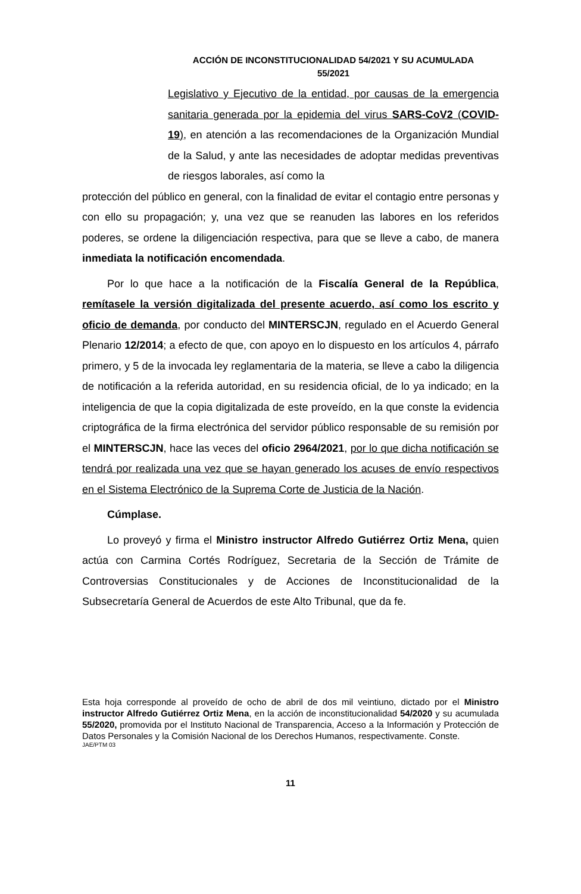ACCIÓN DE INCONSTITUCIONALIDAD 54/2021 Y SU ACUMULADA 55/2021
Legislativo y Ejecutivo de la entidad, por causas de la emergencia sanitaria generada por la epidemia del virus SARS-CoV2 (COVID-19), en atención a las recomendaciones de la Organización Mundial de la Salud, y ante las necesidades de adoptar medidas preventivas de riesgos laborales, así como la
protección del público en general, con la finalidad de evitar el contagio entre personas y con ello su propagación; y, una vez que se reanuden las labores en los referidos poderes, se ordene la diligenciación respectiva, para que se lleve a cabo, de manera inmediata la notificación encomendada.
Por lo que hace a la notificación de la Fiscalía General de la República, remítasele la versión digitalizada del presente acuerdo, así como los escrito y oficio de demanda, por conducto del MINTERSCJN, regulado en el Acuerdo General Plenario 12/2014; a efecto de que, con apoyo en lo dispuesto en los artículos 4, párrafo primero, y 5 de la invocada ley reglamentaria de la materia, se lleve a cabo la diligencia de notificación a la referida autoridad, en su residencia oficial, de lo ya indicado; en la inteligencia de que la copia digitalizada de este proveído, en la que conste la evidencia criptográfica de la firma electrónica del servidor público responsable de su remisión por el MINTERSCJN, hace las veces del oficio 2964/2021, por lo que dicha notificación se tendrá por realizada una vez que se hayan generado los acuses de envío respectivos en el Sistema Electrónico de la Suprema Corte de Justicia de la Nación.
Cúmplase.
Lo proveyó y firma el Ministro instructor Alfredo Gutiérrez Ortiz Mena, quien actúa con Carmina Cortés Rodríguez, Secretaria de la Sección de Trámite de Controversias Constitucionales y de Acciones de Inconstitucionalidad de la Subsecretaría General de Acuerdos de este Alto Tribunal, que da fe.
Esta hoja corresponde al proveído de ocho de abril de dos mil veintiuno, dictado por el Ministro instructor Alfredo Gutiérrez Ortiz Mena, en la acción de inconstitucionalidad 54/2020 y su acumulada 55/2020, promovida por el Instituto Nacional de Transparencia, Acceso a la Información y Protección de Datos Personales y la Comisión Nacional de los Derechos Humanos, respectivamente. Conste.
JAE/PTM 03
11